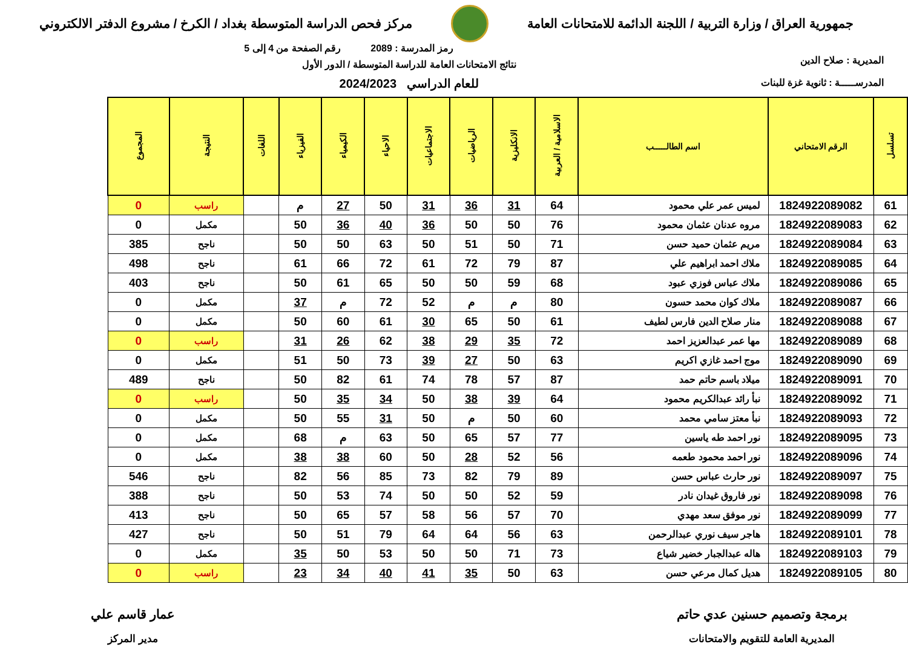جمهورية العراق / وزارة التربية / اللجنة الدائمة للامتحانات العامة
مركز فحص الدراسة المتوسطة بغداد / الكرخ / مشروع الدفتر الالكتروني
المديرية : صلاح الدين
المدرســـــة : ثانوية غزة للبنات
رمز المدرسة : 2089 رقم الصفحة من 4 إلى 5
نتائج الامتحانات العامة للدراسة المتوسطة / الدور الأول
للعام الدراسي 2024/2023
| تسلسل | الرقم الامتحاني | اسم الطالـــــب | الاسلامية / العربية | الانكليزية | الرياضيات | الاجتماعيات | الاحياء | الكيمياء | الفيزياء | اللغات | النتيجة | المجموع |
| --- | --- | --- | --- | --- | --- | --- | --- | --- | --- | --- | --- | --- |
| 61 | 1824922089082 | لميس عمر علي محمود | 64 | 31 | 36 | 31 | 50 | 27 | م | | راسب | 0 |
| 62 | 1824922089083 | مروه عدنان عثمان محمود | 76 | 50 | 50 | 36 | 40 | 36 | 50 | | مكمل | 0 |
| 63 | 1824922089084 | مريم عثمان حميد حسن | 71 | 50 | 51 | 50 | 63 | 50 | 50 | | ناجح | 385 |
| 64 | 1824922089085 | ملاك احمد ابراهيم علي | 87 | 79 | 72 | 61 | 72 | 66 | 61 | | ناجح | 498 |
| 65 | 1824922089086 | ملاك عباس فوزي عبود | 68 | 59 | 50 | 50 | 65 | 61 | 50 | | ناجح | 403 |
| 66 | 1824922089087 | ملاك كوان محمد حسون | 80 | م | م | 52 | 72 | م | 37 | | مكمل | 0 |
| 67 | 1824922089088 | منار صلاح الدين فارس لطيف | 61 | 50 | 65 | 30 | 61 | 60 | 50 | | مكمل | 0 |
| 68 | 1824922089089 | مها عمر عبدالعزيز احمد | 72 | 35 | 29 | 38 | 62 | 26 | 31 | | راسب | 0 |
| 69 | 1824922089090 | موج احمد غازي اكريم | 63 | 50 | 27 | 39 | 73 | 50 | 51 | | مكمل | 0 |
| 70 | 1824922089091 | ميلاد باسم حاتم حمد | 87 | 57 | 78 | 74 | 61 | 82 | 50 | | ناجح | 489 |
| 71 | 1824922089092 | نبأ رائد عبدالكريم محمود | 64 | 39 | 38 | 50 | 34 | 35 | 50 | | راسب | 0 |
| 72 | 1824922089093 | نبأ معتز سامي محمد | 60 | 50 | م | 50 | 31 | 55 | 50 | | مكمل | 0 |
| 73 | 1824922089095 | نور احمد طه ياسين | 77 | 57 | 65 | 50 | 63 | م | 68 | | مكمل | 0 |
| 74 | 1824922089096 | نور احمد محمود طعمه | 56 | 52 | 28 | 50 | 60 | 38 | 38 | | مكمل | 0 |
| 75 | 1824922089097 | نور حارث عباس حسن | 89 | 79 | 82 | 73 | 85 | 56 | 82 | | ناجح | 546 |
| 76 | 1824922089098 | نور فاروق غيدان نادر | 59 | 52 | 50 | 50 | 74 | 53 | 50 | | ناجح | 388 |
| 77 | 1824922089099 | نور موفق سعد مهدي | 70 | 57 | 56 | 58 | 57 | 65 | 50 | | ناجح | 413 |
| 78 | 1824922089101 | هاجر سيف نوري عبدالرحمن | 63 | 56 | 64 | 64 | 79 | 51 | 50 | | ناجح | 427 |
| 79 | 1824922089103 | هاله عبدالجبار خضير شياع | 73 | 71 | 50 | 50 | 53 | 50 | 35 | | مكمل | 0 |
| 80 | 1824922089105 | هديل كمال مرعي حسن | 63 | 50 | 35 | 41 | 40 | 34 | 23 | | راسب | 0 |
برمجة وتصميم حسنين عدي حاتم
المديرية العامة للتقويم والامتحانات
عمار قاسم علي
مدير المركز